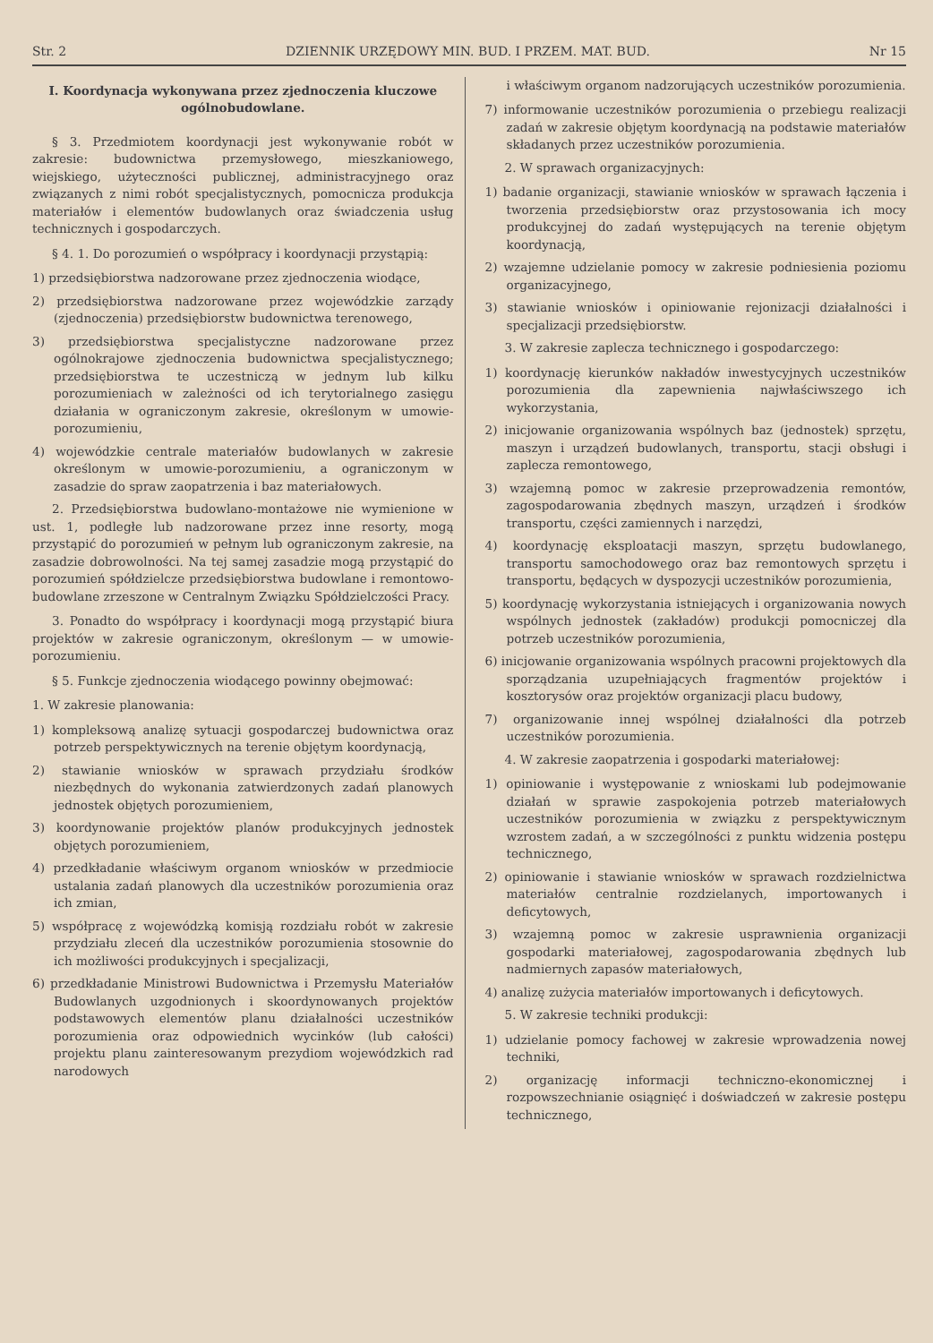Str. 2 DZIENNIK URZĘDOWY MIN. BUD. I PRZEM. MAT. BUD. Nr 15
I. Koordynacja wykonywana przez zjednoczenia kluczowe ogólnobudowlane.
§ 3. Przedmiotem koordynacji jest wykonywanie robót w zakresie: budownictwa przemysłowego, mieszkaniowego, wiejskiego, użyteczności publicznej, administracyjnego oraz związanych z nimi robót specjalistycznych, pomocnicza produkcja materiałów i elementów budowlanych oraz świadczenia usług technicznych i gospodarczych.
§ 4. 1. Do porozumień o współpracy i koordynacji przystąpią:
1) przedsiębiorstwa nadzorowane przez zjednoczenia wiodące,
2) przedsiębiorstwa nadzorowane przez wojewódzkie zarządy (zjednoczenia) przedsiębiorstw budownictwa terenowego,
3) przedsiębiorstwa specjalistyczne nadzorowane przez ogólnokrajowe zjednoczenia budownictwa specjalistycznego; przedsiębiorstwa te uczestniczą w jednym lub kilku porozumieniach w zależności od ich terytorialnego zasięgu działania w ograniczonym zakresie, określonym w umowie-porozumieniu,
4) wojewódzkie centrale materiałów budowlanych w zakresie określonym w umowie-porozumieniu, a ograniczonym w zasadzie do spraw zaopatrzenia i baz materiałowych.
2. Przedsiębiorstwa budowlano-montażowe nie wymienione w ust. 1, podległe lub nadzorowane przez inne resorty, mogą przystąpić do porozumień w pełnym lub ograniczonym zakresie, na zasadzie dobrowolności. Na tej samej zasadzie mogą przystąpić do porozumień spółdzielcze przedsiębiorstwa budowlane i remontowo-budowlane zrzeszone w Centralnym Związku Spółdzielczości Pracy.
3. Ponadto do współpracy i koordynacji mogą przystąpić biura projektów w zakresie ograniczonym, określonym — w umowie-porozumieniu.
§ 5. Funkcje zjednoczenia wiodącego powinny obejmować:
1. W zakresie planowania:
1) kompleksową analizę sytuacji gospodarczej budownictwa oraz potrzeb perspektywicznych na terenie objętym koordynacją,
2) stawianie wniosków w sprawach przydziału środków niezbędnych do wykonania zatwierdzonych zadań planowych jednostek objętych porozumieniem,
3) koordynowanie projektów planów produkcyjnych jednostek objętych porozumieniem,
4) przedkładanie właściwym organom wniosków w przedmiocie ustalania zadań planowych dla uczestników porozumienia oraz ich zmian,
5) współpracę z wojewódzką komisją rozdziału robót w zakresie przydziału zleceń dla uczestników porozumienia stosownie do ich możliwości produkcyjnych i specjalizacji,
6) przedkładanie Ministrowi Budownictwa i Przemysłu Materiałów Budowlanych uzgodnionych i skoordynowanych projektów podstawowych elementów planu działalności uczestników porozumienia oraz odpowiednich wycinków (lub całości) projektu planu zainteresowanym prezydiom wojewódzkich rad narodowych
i właściwym organom nadzorujących uczestników porozumienia.
7) informowanie uczestników porozumienia o przebiegu realizacji zadań w zakresie objętym koordynacją na podstawie materiałów składanych przez uczestników porozumienia.
2. W sprawach organizacyjnych:
1) badanie organizacji, stawianie wniosków w sprawach łączenia i tworzenia przedsiębiorstw oraz przystosowania ich mocy produkcyjnej do zadań występujących na terenie objętym koordynacją,
2) wzajemne udzielanie pomocy w zakresie podniesienia poziomu organizacyjnego,
3) stawianie wniosków i opiniowanie rejonizacji działalności i specjalizacji przedsiębiorstw.
3. W zakresie zaplecza technicznego i gospodarczego:
1) koordynację kierunków nakładów inwestycyjnych uczestników porozumienia dla zapewnienia najwłaściwszego ich wykorzystania,
2) inicjowanie organizowania wspólnych baz (jednostek) sprzętu, maszyn i urządzeń budowlanych, transportu, stacji obsługi i zaplecza remontowego,
3) wzajemną pomoc w zakresie przeprowadzenia remontów, zagospodarowania zbędnych maszyn, urządzeń i środków transportu, części zamiennych i narzędzi,
4) koordynację eksploatacji maszyn, sprzętu budowlanego, transportu samochodowego oraz baz remontowych sprzętu i transportu, będących w dyspozycji uczestników porozumienia,
5) koordynację wykorzystania istniejących i organizowania nowych wspólnych jednostek (zakładów) produkcji pomocniczej dla potrzeb uczestników porozumienia,
6) inicjowanie organizowania wspólnych pracowni projektowych dla sporządzania uzupełniających fragmentów projektów i kosztorysów oraz projektów organizacji placu budowy,
7) organizowanie innej wspólnej działalności dla potrzeb uczestników porozumienia.
4. W zakresie zaopatrzenia i gospodarki materiałowej:
1) opiniowanie i występowanie z wnioskami lub podejmowanie działań w sprawie zaspokojenia potrzeb materiałowych uczestników porozumienia w związku z perspektywicznym wzrostem zadań, a w szczególności z punktu widzenia postępu technicznego,
2) opiniowanie i stawianie wniosków w sprawach rozdzielnictwa materiałów centralnie rozdzielanych, importowanych i deficytowych,
3) wzajemną pomoc w zakresie usprawnienia organizacji gospodarki materiałowej, zagospodarowania zbędnych lub nadmiernych zapasów materiałowych,
4) analizę zużycia materiałów importowanych i deficytowych.
5. W zakresie techniki produkcji:
1) udzielanie pomocy fachowej w zakresie wprowadzenia nowej techniki,
2) organizację informacji techniczno-ekonomicznej i rozpowszechnianie osiągnięć i doświadczeń w zakresie postępu technicznego,